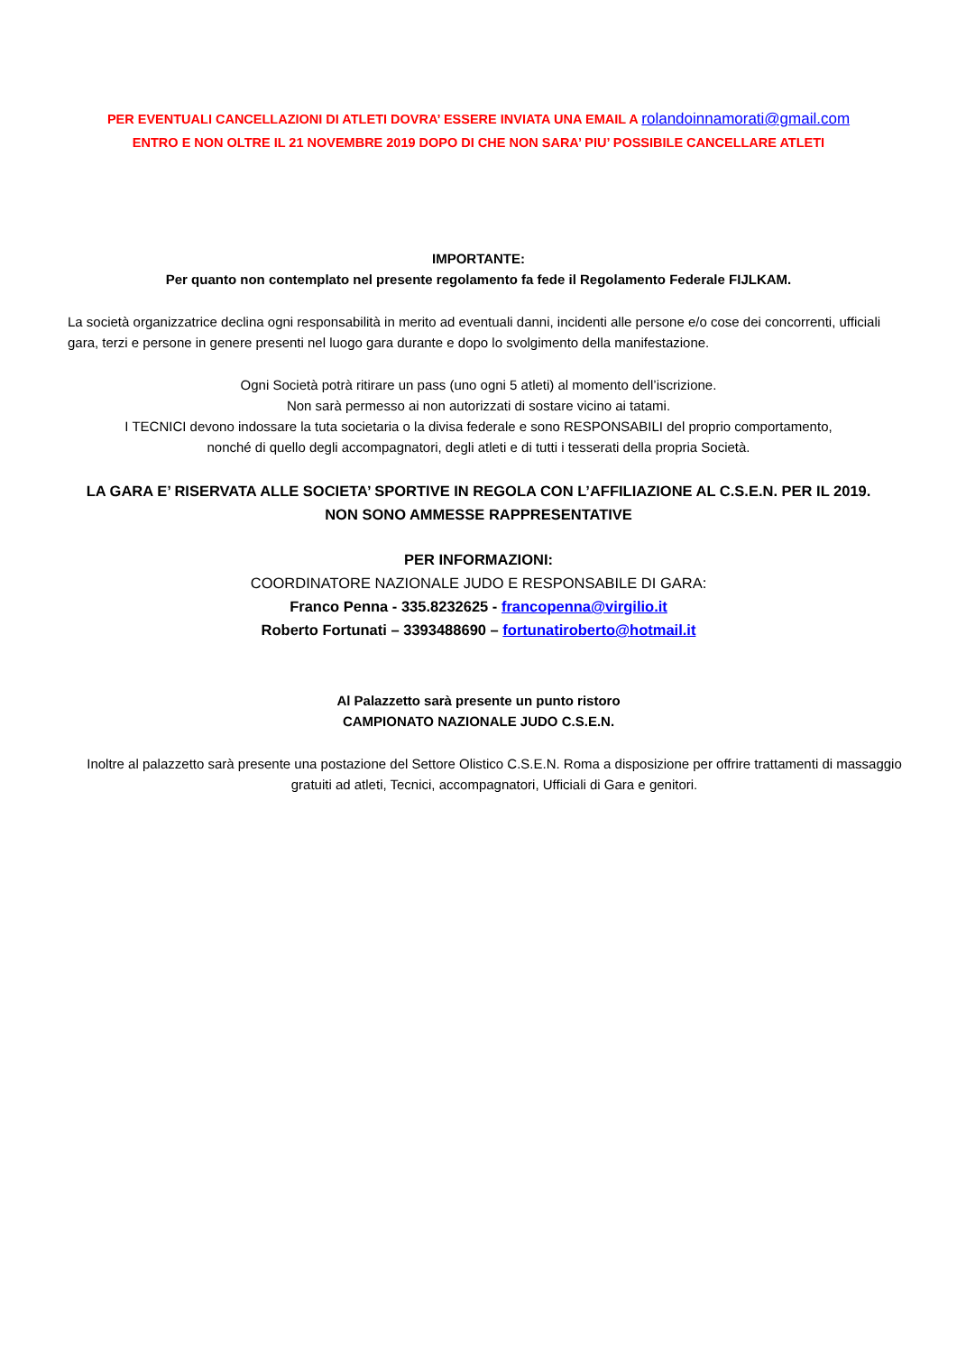PER EVENTUALI CANCELLAZIONI DI ATLETI DOVRA’ ESSERE INVIATA UNA EMAIL A rolandoinnamorati@gmail.com
ENTRO E NON OLTRE IL 21 NOVEMBRE 2019 DOPO DI CHE NON SARA’ PIU’ POSSIBILE CANCELLARE ATLETI
IMPORTANTE:
Per quanto non contemplato nel presente regolamento fa fede il Regolamento Federale FIJLKAM.
La società organizzatrice declina ogni responsabilità in merito ad eventuali danni, incidenti alle persone e/o cose dei concorrenti, ufficiali gara, terzi e persone in genere presenti nel luogo gara durante e dopo lo svolgimento della manifestazione.
Ogni Società potrà ritirare un pass (uno ogni 5 atleti) al momento dell’iscrizione.
Non sarà permesso ai non autorizzati di sostare vicino ai tatami.
I TECNICI devono indossare la tuta societaria o la divisa federale e sono RESPONSABILI del proprio comportamento,
nonché di quello degli accompagnatori, degli atleti e di tutti i tesserati della propria Società.
LA GARA E’ RISERVATA ALLE SOCIETA’ SPORTIVE IN REGOLA CON L’AFFILIAZIONE AL C.S.E.N. PER IL 2019.
NON SONO AMMESSE RAPPRESENTATIVE
PER INFORMAZIONI:
COORDINATORE NAZIONALE JUDO E RESPONSABILE DI GARA:
Franco Penna - 335.8232625 - francopenna@virgilio.it
Roberto Fortunati – 3393488690 – fortunatiroberto@hotmail.it
Al Palazzetto sarà presente un punto ristoro
CAMPIONATO NAZIONALE JUDO C.S.E.N.
Inoltre al palazzetto sarà presente una postazione del Settore Olistico C.S.E.N. Roma a disposizione per offrire trattamenti di massaggio gratuiti ad atleti, Tecnici, accompagnatori, Ufficiali di Gara e genitori.